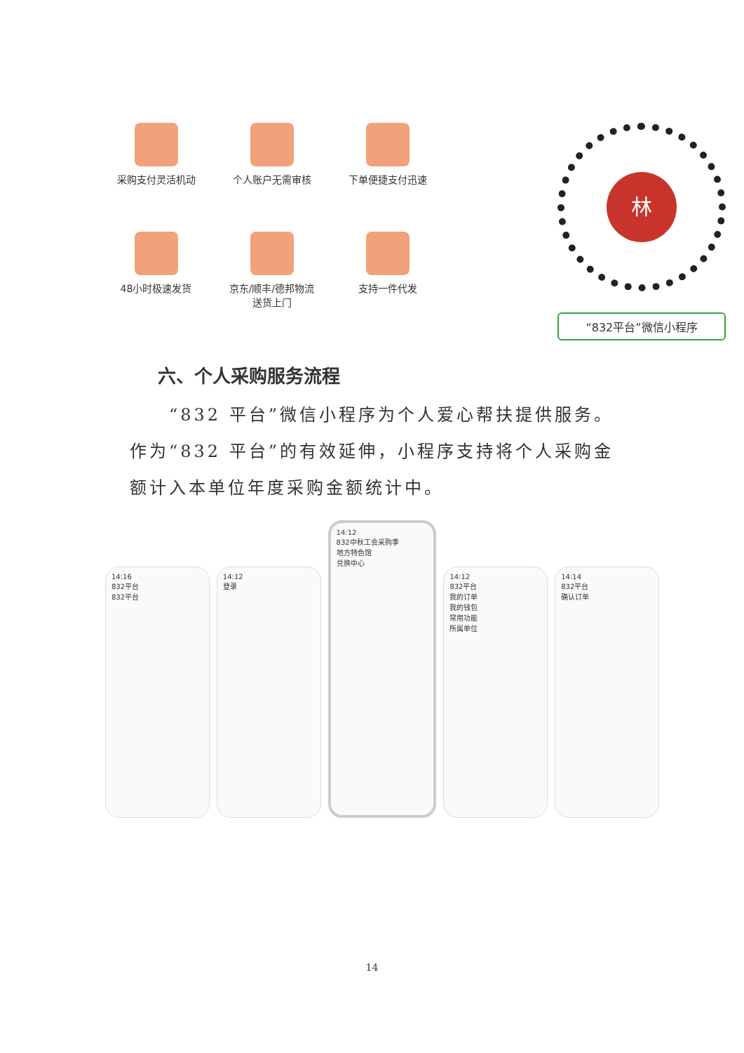采购支付灵活机动
个人账户无需审核
下单便捷支付迅速
48小时极速发货
京东/顺丰/德邦物流
送货上门
支持一件代发
林
“832平台”微信小程序
六、个人采购服务流程
　　“832 平台”微信小程序为个人爱心帮扶提供服务。作为“832 平台”的有效延伸，小程序支持将个人采购金额计入本单位年度采购金额统计中。
14:16
832平台
832平台
14:12
登录
14:12
832中秋工会采购季
地方特色馆
兑换中心
14:12
832平台
我的订单
我的钱包
常用功能
所属单位
14:14
832平台
确认订单
14